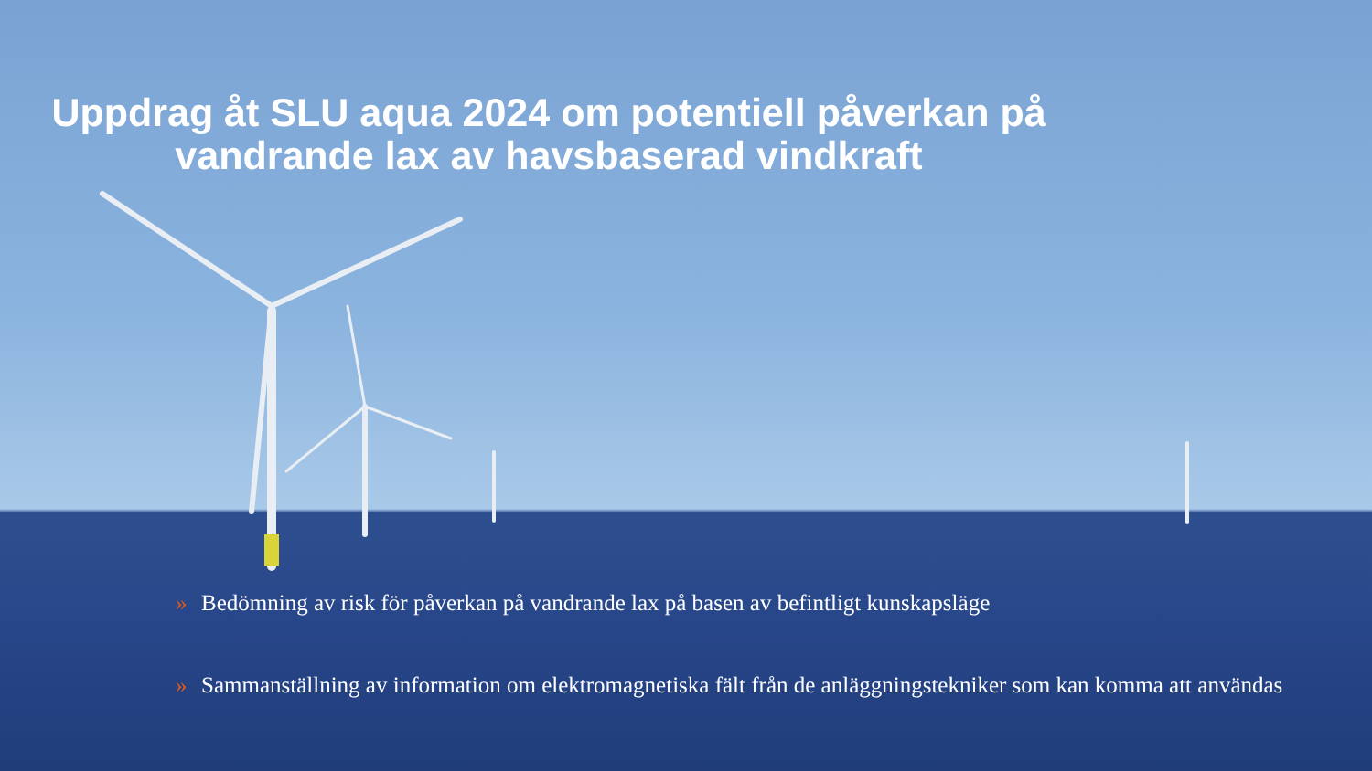Uppdrag åt SLU aqua 2024 om potentiell påverkan på vandrande lax av havsbaserad vindkraft
» Bedömning av risk för påverkan på vandrande lax på basen av befintligt kunskapsläge
» Sammanställning av information om elektromagnetiska fält från de anläggningstekniker som kan komma att användas